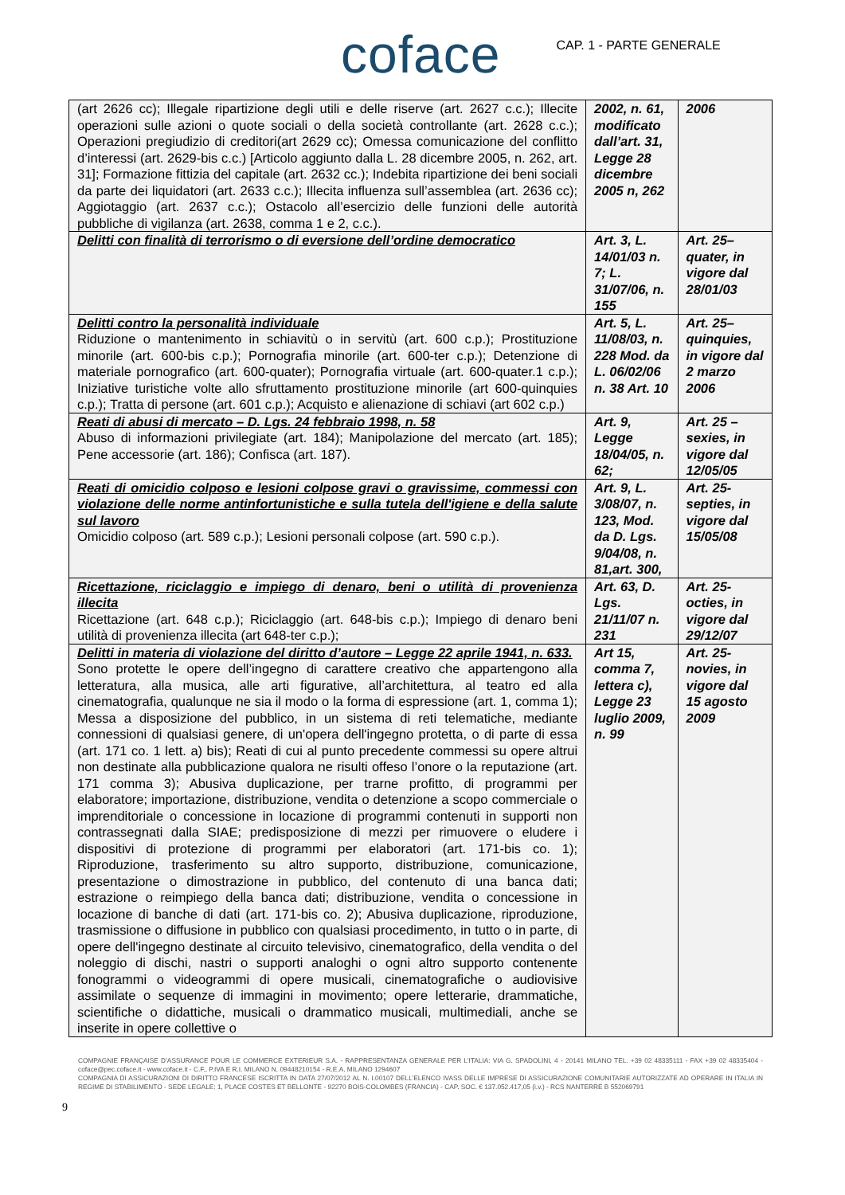coface
CAP. 1 - PARTE GENERALE
| (art 2626 cc); Illegale ripartizione degli utili e delle riserve (art. 2627 c.c.); Illecite operazioni sulle azioni o quote sociali o della società controllante (art. 2628 c.c.); Operazioni pregiudizio di creditori(art 2629 cc); Omessa comunicazione del conflitto d’interessi (art. 2629-bis c.c.) [Articolo aggiunto dalla L. 28 dicembre 2005, n. 262, art. 31]; Formazione fittizia del capitale (art. 2632 cc.); Indebita ripartizione dei beni sociali da parte dei liquidatori (art. 2633 c.c.); Illecita influenza sull’assemblea (art. 2636 cc); Aggiotaggio (art. 2637 c.c.); Ostacolo all’esercizio delle funzioni delle autorità pubbliche di vigilanza (art. 2638, comma 1 e 2, c.c.). | 2002, n. 61, modificato dall’art. 31, Legge 28 dicembre 2005 n, 262 | 2006 |
| Delitti con finalità di terrorismo o di eversione dell’ordine democratico | Art. 3, L. 14/01/03 n. 7; L. 31/07/06, n. 155 | Art. 25–quater, in vigore dal 28/01/03 |
| Delitti contro la personalità individuale Riduzione o mantenimento in schiavitù o in servitù (art. 600 c.p.); Prostituzione minorile (art. 600-bis c.p.); Pornografia minorile (art. 600-ter c.p.); Detenzione di materiale pornografico (art. 600-quater); Pornografia virtuale (art. 600-quater.1 c.p.); Iniziative turistiche volte allo sfruttamento prostituzione minorile (art 600-quinquies c.p.); Tratta di persone (art. 601 c.p.); Acquisto e alienazione di schiavi (art 602 c.p.) | Art. 5, L. 11/08/03, n. 228 Mod. da L. 06/02/06 n. 38 Art. 10 | Art. 25–quinquies, in vigore dal 2 marzo 2006 |
| Reati di abusi di mercato – D. Lgs. 24 febbraio 1998, n. 58 Abuso di informazioni privilegiate (art. 184); Manipolazione del mercato (art. 185); Pene accessorie (art. 186); Confisca (art. 187). | Art. 9, Legge 18/04/05, n. 62; | Art. 25 – sexies, in vigore dal 12/05/05 |
| Reati di omicidio colposo e lesioni colpose gravi o gravissime, commessi con violazione delle norme antinfortunistiche e sulla tutela dell'igiene e della salute sul lavoro Omicidio colposo (art. 589 c.p.); Lesioni personali colpose (art. 590 c.p.). | Art. 9, L. 3/08/07, n. 123, Mod. da D. Lgs. 9/04/08, n. 81,art. 300, | Art. 25-septies, in vigore dal 15/05/08 |
| Ricettazione, riciclaggio e impiego di denaro, beni o utilità di provenienza illecita Ricettazione (art. 648 c.p.); Riciclaggio (art. 648-bis c.p.); Impiego di denaro beni utilità di provenienza illecita (art 648-ter c.p.); | Art. 63, D. Lgs. 21/11/07 n. 231 | Art. 25-octies, in vigore dal 29/12/07 |
| Delitti in materia di violazione del diritto d’autore – Legge 22 aprile 1941, n. 633. Sono protette le opere dell’ingegno di carattere creativo che appartengono alla letteratura, alla musica, alle arti figurative, all’architettura, al teatro ed alla cinematografia, qualunque ne sia il modo o la forma di espressione (art. 1, comma 1); Messa a disposizione del pubblico, in un sistema di reti telematiche, mediante connessioni di qualsiasi genere, di un'opera dell'ingegno protetta, o di parte di essa (art. 171 co. 1 lett. a) bis); Reati di cui al punto precedente commessi su opere altrui non destinate alla pubblicazione qualora ne risulti offeso l’onore o la reputazione (art. 171 comma 3); Abusiva duplicazione, per trarne profitto, di programmi per elaboratore; importazione, distribuzione, vendita o detenzione a scopo commerciale o imprenditoriale o concessione in locazione di programmi contenuti in supporti non contrassegnati dalla SIAE; predisposizione di mezzi per rimuovere o eludere i dispositivi di protezione di programmi per elaboratori (art. 171-bis co. 1); Riproduzione, trasferimento su altro supporto, distribuzione, comunicazione, presentazione o dimostrazione in pubblico, del contenuto di una banca dati; estrazione o reimpiego della banca dati; distribuzione, vendita o concessione in locazione di banche di dati (art. 171-bis co. 2); Abusiva duplicazione, riproduzione, trasmissione o diffusione in pubblico con qualsiasi procedimento, in tutto o in parte, di opere dell'ingegno destinate al circuito televisivo, cinematografico, della vendita o del noleggio di dischi, nastri o supporti analoghi o ogni altro supporto contenente fonogrammi o videogrammi di opere musicali, cinematografiche o audiovisive assimilate o sequenze di immagini in movimento; opere letterarie, drammatiche, scientifiche o didattiche, musicali o drammatico musicali, multimediali, anche se inserite in opere collettive o | Art 15, comma 7, lettera c), Legge 23 luglio 2009, n. 99 | Art. 25-novies, in vigore dal 15 agosto 2009 |
COMPAGNIE FRANÇAISE D’ASSURANCE POUR LE COMMERCE EXTERIEUR S.A. - RAPPRESENTANZA GENERALE PER L’ITALIA: VIA G. SPADOLINI, 4 - 20141 MILANO TEL. +39 02 48335111 - FAX +39 02 48335404 - coface@pec.coface.it - www.coface.it - C.F., P.IVA E R.I. MILANO N. 09448210154 - R.E.A. MILANO 1294607
COMPAGNIA DI ASSICURAZIONI DI DIRITTO FRANCESE ISCRITTA IN DATA 27/07/2012 AL N. I.00107 DELL’ELENCO IVASS DELLE IMPRESE DI ASSICURAZIONE COMUNITARIE AUTORIZZATE AD OPERARE IN ITALIA IN REGIME DI STABILIMENTO - SEDE LEGALE: 1, PLACE COSTES ET BELLONTE - 92270 BOIS-COLOMBES (FRANCIA) - CAP. SOC. € 137.052.417,05 (i.v.) - RCS NANTERRE B 552069791
9